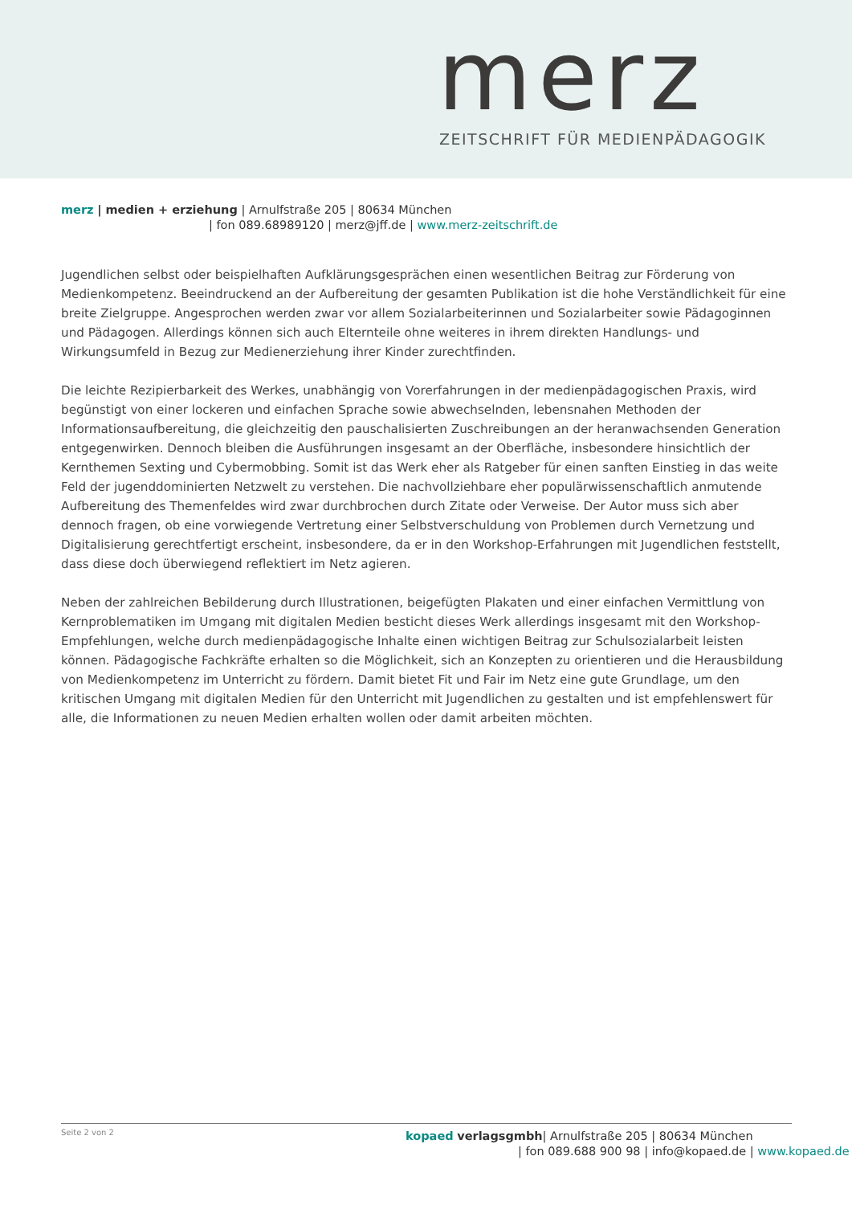merz
ZEITSCHRIFT FÜR MEDIENPÄDAGOGIK
merz | medien + erziehung | Arnulfstraße 205 | 80634 München
| fon 089.68989120 | merz@jff.de | www.merz-zeitschrift.de
Jugendlichen selbst oder beispielhaften Aufklärungsgesprächen einen wesentlichen Beitrag zur Förderung von Medienkompetenz. Beeindruckend an der Aufbereitung der gesamten Publikation ist die hohe Verständlichkeit für eine breite Zielgruppe. Angesprochen werden zwar vor allem Sozialarbeiterinnen und Sozialarbeiter sowie Pädagoginnen und Pädagogen. Allerdings können sich auch Elternteile ohne weiteres in ihrem direkten Handlungs- und Wirkungsumfeld in Bezug zur Medienerziehung ihrer Kinder zurechtfinden.
Die leichte Rezipierbarkeit des Werkes, unabhängig von Vorerfahrungen in der medienpädagogischen Praxis, wird begünstigt von einer lockeren und einfachen Sprache sowie abwechselnden, lebensnahen Methoden der Informationsaufbereitung, die gleichzeitig den pauschalisierten Zuschreibungen an der heranwachsenden Generation entgegenwirken. Dennoch bleiben die Ausführungen insgesamt an der Oberfläche, insbesondere hinsichtlich der Kernthemen Sexting und Cybermobbing. Somit ist das Werk eher als Ratgeber für einen sanften Einstieg in das weite Feld der jugenddominierten Netzwelt zu verstehen. Die nachvollziehbare eher populärwissenschaftlich anmutende Aufbereitung des Themenfeldes wird zwar durchbrochen durch Zitate oder Verweise. Der Autor muss sich aber dennoch fragen, ob eine vorwiegende Vertretung einer Selbstverschuldung von Problemen durch Vernetzung und Digitalisierung gerechtfertigt erscheint, insbesondere, da er in den Workshop-Erfahrungen mit Jugendlichen feststellt, dass diese doch überwiegend reflektiert im Netz agieren.
Neben der zahlreichen Bebilderung durch Illustrationen, beigefügten Plakaten und einer einfachen Vermittlung von Kernproblematiken im Umgang mit digitalen Medien besticht dieses Werk allerdings insgesamt mit den Workshop-Empfehlungen, welche durch medienpädagogische Inhalte einen wichtigen Beitrag zur Schulsozialarbeit leisten können. Pädagogische Fachkräfte erhalten so die Möglichkeit, sich an Konzepten zu orientieren und die Herausbildung von Medienkompetenz im Unterricht zu fördern. Damit bietet Fit und Fair im Netz eine gute Grundlage, um den kritischen Umgang mit digitalen Medien für den Unterricht mit Jugendlichen zu gestalten und ist empfehlenswert für alle, die Informationen zu neuen Medien erhalten wollen oder damit arbeiten möchten.
Seite 2 von 2
kopaed verlagsgmbh| Arnulfstraße 205 | 80634 München
| fon 089.688 900 98 | info@kopaed.de | www.kopaed.de